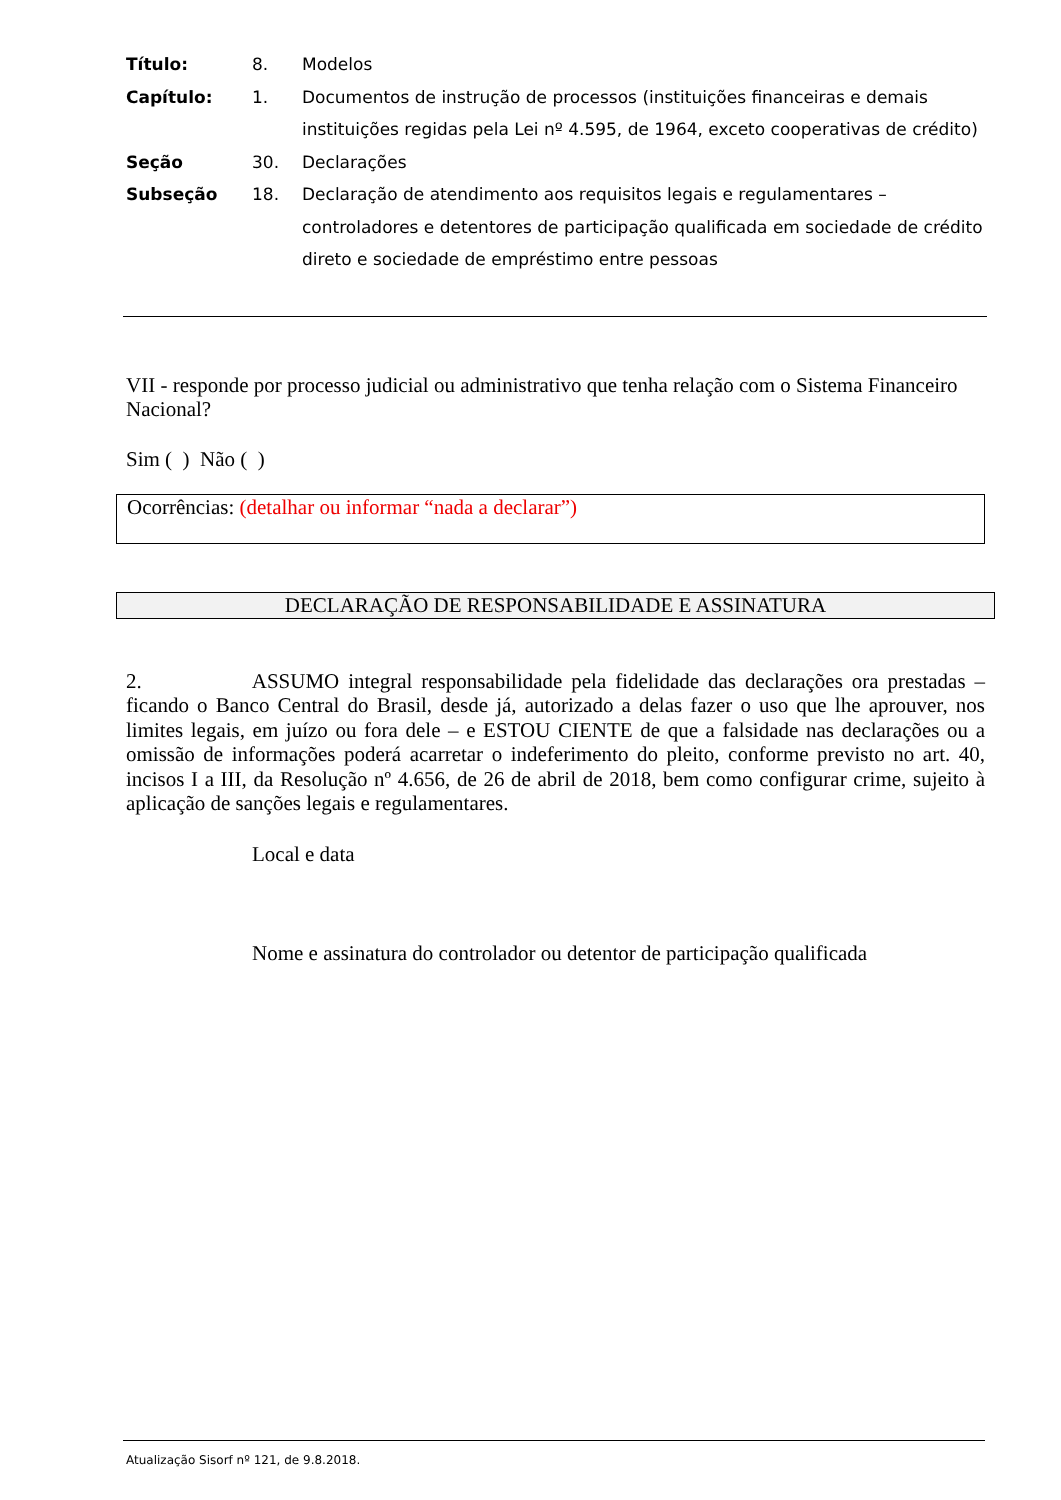| Título: | 8. | Modelos |
| Capítulo: | 1. | Documentos de instrução de processos (instituições financeiras e demais instituições regidas pela Lei nº 4.595, de 1964, exceto cooperativas de crédito) |
| Seção | 30. | Declarações |
| Subseção | 18. | Declaração de atendimento aos requisitos legais e regulamentares – controladores e detentores de participação qualificada em sociedade de crédito direto e sociedade de empréstimo entre pessoas |
VII - responde por processo judicial ou administrativo que tenha relação com o Sistema Financeiro Nacional?
Sim ( ) Não ( )
Ocorrências: (detalhar ou informar “nada a declarar”)
DECLARAÇÃO DE RESPONSABILIDADE E ASSINATURA
2. ASSUMO integral responsabilidade pela fidelidade das declarações ora prestadas – ficando o Banco Central do Brasil, desde já, autorizado a delas fazer o uso que lhe aprouver, nos limites legais, em juízo ou fora dele – e ESTOU CIENTE de que a falsidade nas declarações ou a omissão de informações poderá acarretar o indeferimento do pleito, conforme previsto no art. 40, incisos I a III, da Resolução nº 4.656, de 26 de abril de 2018, bem como configurar crime, sujeito à aplicação de sanções legais e regulamentares.
Local e data
Nome e assinatura do controlador ou detentor de participação qualificada
Atualização Sisorf nº 121, de 9.8.2018.